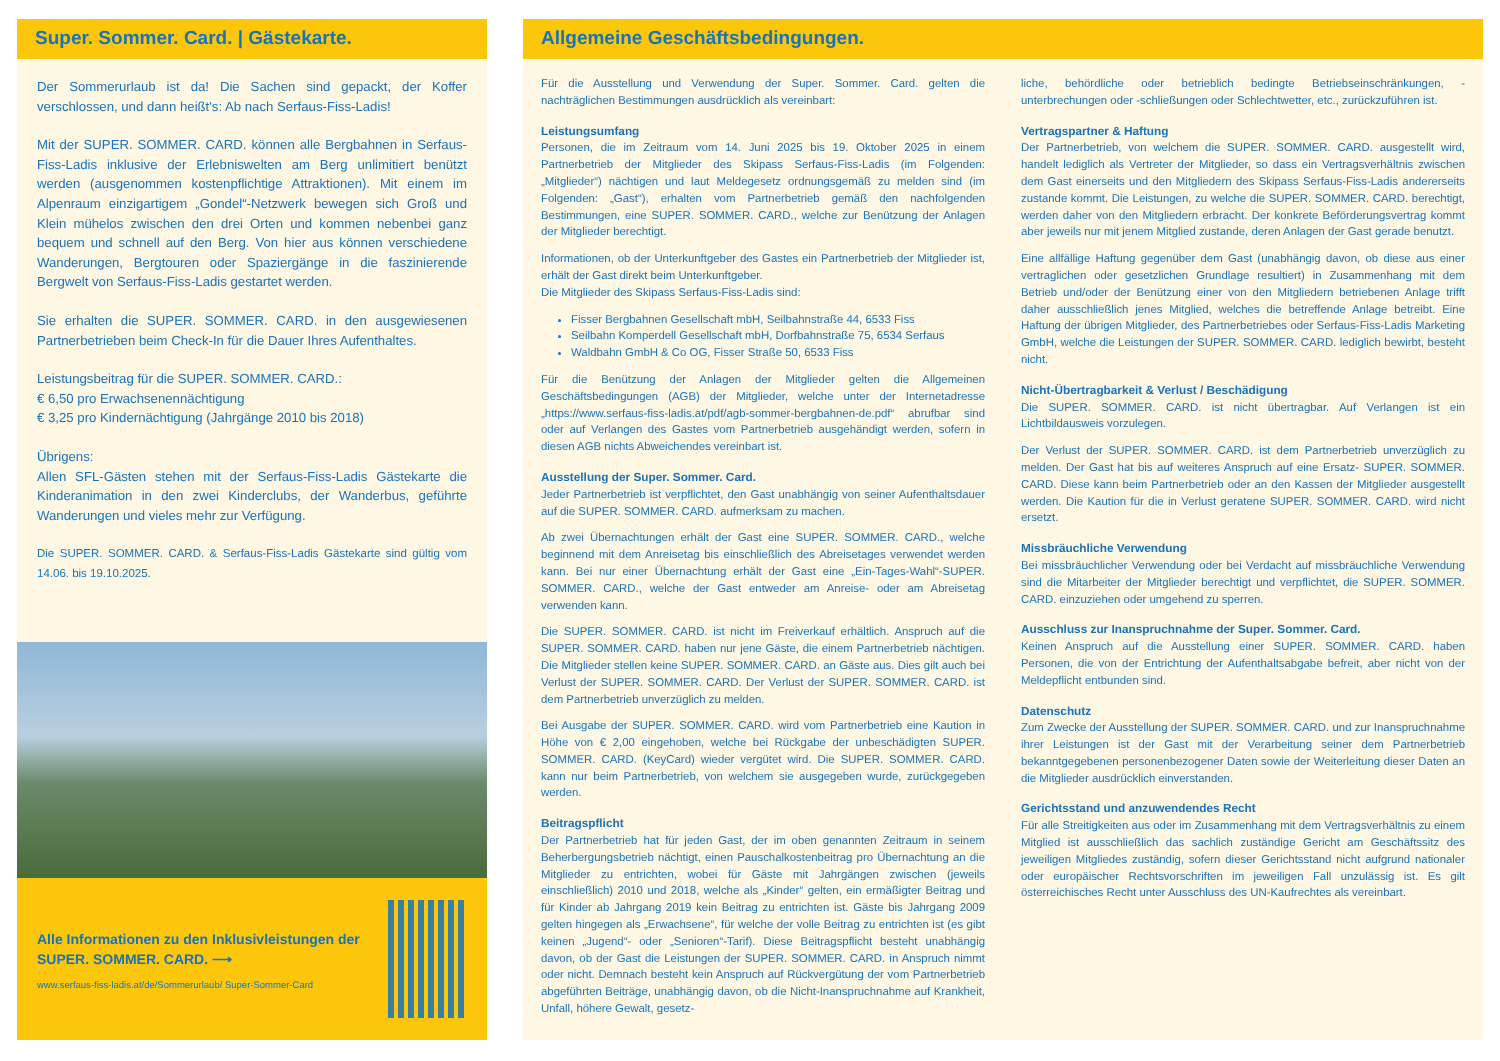Super. Sommer. Card. | Gästekarte.
Der Sommerurlaub ist da! Die Sachen sind gepackt, der Koffer verschlossen, und dann heißt's: Ab nach Serfaus-Fiss-Ladis!
Mit der SUPER. SOMMER. CARD. können alle Bergbahnen in Serfaus-Fiss-Ladis inklusive der Erlebniswelten am Berg unlimitiert benützt werden (ausgenommen kostenpflichtige Attraktionen). Mit einem im Alpenraum einzigartigem „Gondel“-Netzwerk bewegen sich Groß und Klein mühelos zwischen den drei Orten und kommen nebenbei ganz bequem und schnell auf den Berg. Von hier aus können verschiedene Wanderungen, Bergtouren oder Spaziergänge in die faszinierende Bergwelt von Serfaus-Fiss-Ladis gestartet werden.
Sie erhalten die SUPER. SOMMER. CARD. in den ausgewiesenen Partnerbetrieben beim Check-In für die Dauer Ihres Aufenthaltes.
Leistungsbeitrag für die SUPER. SOMMER. CARD.:
€ 6,50 pro Erwachsenennächtigung
€ 3,25 pro Kindernächtigung (Jahrgänge 2010 bis 2018)
Übrigens:
Allen SFL-Gästen stehen mit der Serfaus-Fiss-Ladis Gästekarte die Kinderanimation in den zwei Kinderclubs, der Wanderbus, geführte Wanderungen und vieles mehr zur Verfügung.
Die SUPER. SOMMER. CARD. & Serfaus-Fiss-Ladis Gästekarte sind gültig vom 14.06. bis 19.10.2025.
Alle Informationen zu den Inklusivleistungen der SUPER. SOMMER. CARD. ⟶
www.serfaus-fiss-ladis.at/de/Sommerurlaub/ Super-Sommer-Card
Allgemeine Geschäftsbedingungen.
Für die Ausstellung und Verwendung der Super. Sommer. Card. gelten die nachträglichen Bestimmungen ausdrücklich als vereinbart:
Leistungsumfang
Personen, die im Zeitraum vom 14. Juni 2025 bis 19. Oktober 2025 in einem Partnerbetrieb der Mitglieder des Skipass Serfaus-Fiss-Ladis (im Folgenden: „Mitglieder“) nächtigen und laut Meldegesetz ordnungsgemäß zu melden sind (im Folgenden: „Gast“), erhalten vom Partnerbetrieb gemäß den nachfolgenden Bestimmungen, eine SUPER. SOMMER. CARD., welche zur Benützung der Anlagen der Mitglieder berechtigt.
Informationen, ob der Unterkunftgeber des Gastes ein Partnerbetrieb der Mitglieder ist, erhält der Gast direkt beim Unterkunftgeber.
Die Mitglieder des Skipass Serfaus-Fiss-Ladis sind:
Fisser Bergbahnen Gesellschaft mbH, Seilbahnstraße 44, 6533 Fiss
Seilbahn Komperdell Gesellschaft mbH, Dorfbahnstraße 75, 6534 Serfaus
Waldbahn GmbH & Co OG, Fisser Straße 50, 6533 Fiss
Für die Benützung der Anlagen der Mitglieder gelten die Allgemeinen Geschäftsbedingungen (AGB) der Mitglieder, welche unter der Internetadresse „https://www.serfaus-fiss-ladis.at/pdf/agb-sommer-bergbahnen-de.pdf“ abrufbar sind oder auf Verlangen des Gastes vom Partnerbetrieb ausgehändigt werden, sofern in diesen AGB nichts Abweichendes vereinbart ist.
Ausstellung der Super. Sommer. Card.
Jeder Partnerbetrieb ist verpflichtet, den Gast unabhängig von seiner Aufenthaltsdauer auf die SUPER. SOMMER. CARD. aufmerksam zu machen.
Ab zwei Übernachtungen erhält der Gast eine SUPER. SOMMER. CARD., welche beginnend mit dem Anreisetag bis einschließlich des Abreisetages verwendet werden kann. Bei nur einer Übernachtung erhält der Gast eine „Ein-Tages-Wahl“-SUPER. SOMMER. CARD., welche der Gast entweder am Anreise- oder am Abreisetag verwenden kann.
Die SUPER. SOMMER. CARD. ist nicht im Freiverkauf erhältlich. Anspruch auf die SUPER. SOMMER. CARD. haben nur jene Gäste, die einem Partnerbetrieb nächtigen. Die Mitglieder stellen keine SUPER. SOMMER. CARD. an Gäste aus. Dies gilt auch bei Verlust der SUPER. SOMMER. CARD. Der Verlust der SUPER. SOMMER. CARD. ist dem Partnerbetrieb unverzüglich zu melden.
Bei Ausgabe der SUPER. SOMMER. CARD. wird vom Partnerbetrieb eine Kaution in Höhe von € 2,00 eingehoben, welche bei Rückgabe der unbeschädigten SUPER. SOMMER. CARD. (KeyCard) wieder vergütet wird. Die SUPER. SOMMER. CARD. kann nur beim Partnerbetrieb, von welchem sie ausgegeben wurde, zurückgegeben werden.
Beitragspflicht
Der Partnerbetrieb hat für jeden Gast, der im oben genannten Zeitraum in seinem Beherbergungsbetrieb nächtigt, einen Pauschalkostenbeitrag pro Übernachtung an die Mitglieder zu entrichten, wobei für Gäste mit Jahrgängen zwischen (jeweils einschließlich) 2010 und 2018, welche als „Kinder“ gelten, ein ermäßigter Beitrag und für Kinder ab Jahrgang 2019 kein Beitrag zu entrichten ist. Gäste bis Jahrgang 2009 gelten hingegen als „Erwachsene“, für welche der volle Beitrag zu entrichten ist (es gibt keinen „Jugend“- oder „Senioren“-Tarif). Diese Beitragspflicht besteht unabhängig davon, ob der Gast die Leistungen der SUPER. SOMMER. CARD. in Anspruch nimmt oder nicht. Demnach besteht kein Anspruch auf Rückvergütung der vom Partnerbetrieb abgeführten Beiträge, unabhängig davon, ob die Nicht-Inanspruchnahme auf Krankheit, Unfall, höhere Gewalt, gesetz-
liche, behördliche oder betrieblich bedingte Betriebseinschränkungen, -unterbrechungen oder -schließungen oder Schlechtwetter, etc., zurückzuführen ist.
Vertragspartner & Haftung
Der Partnerbetrieb, von welchem die SUPER. SOMMER. CARD. ausgestellt wird, handelt lediglich als Vertreter der Mitglieder, so dass ein Vertragsverhältnis zwischen dem Gast einerseits und den Mitgliedern des Skipass Serfaus-Fiss-Ladis andererseits zustande kommt. Die Leistungen, zu welche die SUPER. SOMMER. CARD. berechtigt, werden daher von den Mitgliedern erbracht. Der konkrete Beförderungsvertrag kommt aber jeweils nur mit jenem Mitglied zustande, deren Anlagen der Gast gerade benutzt.
Eine allfällige Haftung gegenüber dem Gast (unabhängig davon, ob diese aus einer vertraglichen oder gesetzlichen Grundlage resultiert) in Zusammenhang mit dem Betrieb und/oder der Benützung einer von den Mitgliedern betriebenen Anlage trifft daher ausschließlich jenes Mitglied, welches die betreffende Anlage betreibt. Eine Haftung der übrigen Mitglieder, des Partnerbetriebes oder Serfaus-Fiss-Ladis Marketing GmbH, welche die Leistungen der SUPER. SOMMER. CARD. lediglich bewirbt, besteht nicht.
Nicht-Übertragbarkeit & Verlust / Beschädigung
Die SUPER. SOMMER. CARD. ist nicht übertragbar. Auf Verlangen ist ein Lichtbildausweis vorzulegen.
Der Verlust der SUPER. SOMMER. CARD. ist dem Partnerbetrieb unverzüglich zu melden. Der Gast hat bis auf weiteres Anspruch auf eine Ersatz- SUPER. SOMMER. CARD. Diese kann beim Partnerbetrieb oder an den Kassen der Mitglieder ausgestellt werden. Die Kaution für die in Verlust geratene SUPER. SOMMER. CARD. wird nicht ersetzt.
Missbräuchliche Verwendung
Bei missbräuchlicher Verwendung oder bei Verdacht auf missbräuchliche Verwendung sind die Mitarbeiter der Mitglieder berechtigt und verpflichtet, die SUPER. SOMMER. CARD. einzuziehen oder umgehend zu sperren.
Ausschluss zur Inanspruchnahme der Super. Sommer. Card.
Keinen Anspruch auf die Ausstellung einer SUPER. SOMMER. CARD. haben Personen, die von der Entrichtung der Aufenthaltsabgabe befreit, aber nicht von der Meldepflicht entbunden sind.
Datenschutz
Zum Zwecke der Ausstellung der SUPER. SOMMER. CARD. und zur Inanspruchnahme ihrer Leistungen ist der Gast mit der Verarbeitung seiner dem Partnerbetrieb bekanntgegebenen personenbezogener Daten sowie der Weiterleitung dieser Daten an die Mitglieder ausdrücklich einverstanden.
Gerichtsstand und anzuwendendes Recht
Für alle Streitigkeiten aus oder im Zusammenhang mit dem Vertragsverhältnis zu einem Mitglied ist ausschließlich das sachlich zuständige Gericht am Geschäftssitz des jeweiligen Mitgliedes zuständig, sofern dieser Gerichtsstand nicht aufgrund nationaler oder europäischer Rechtsvorschriften im jeweiligen Fall unzulässig ist. Es gilt österreichisches Recht unter Ausschluss des UN-Kaufrechtes als vereinbart.